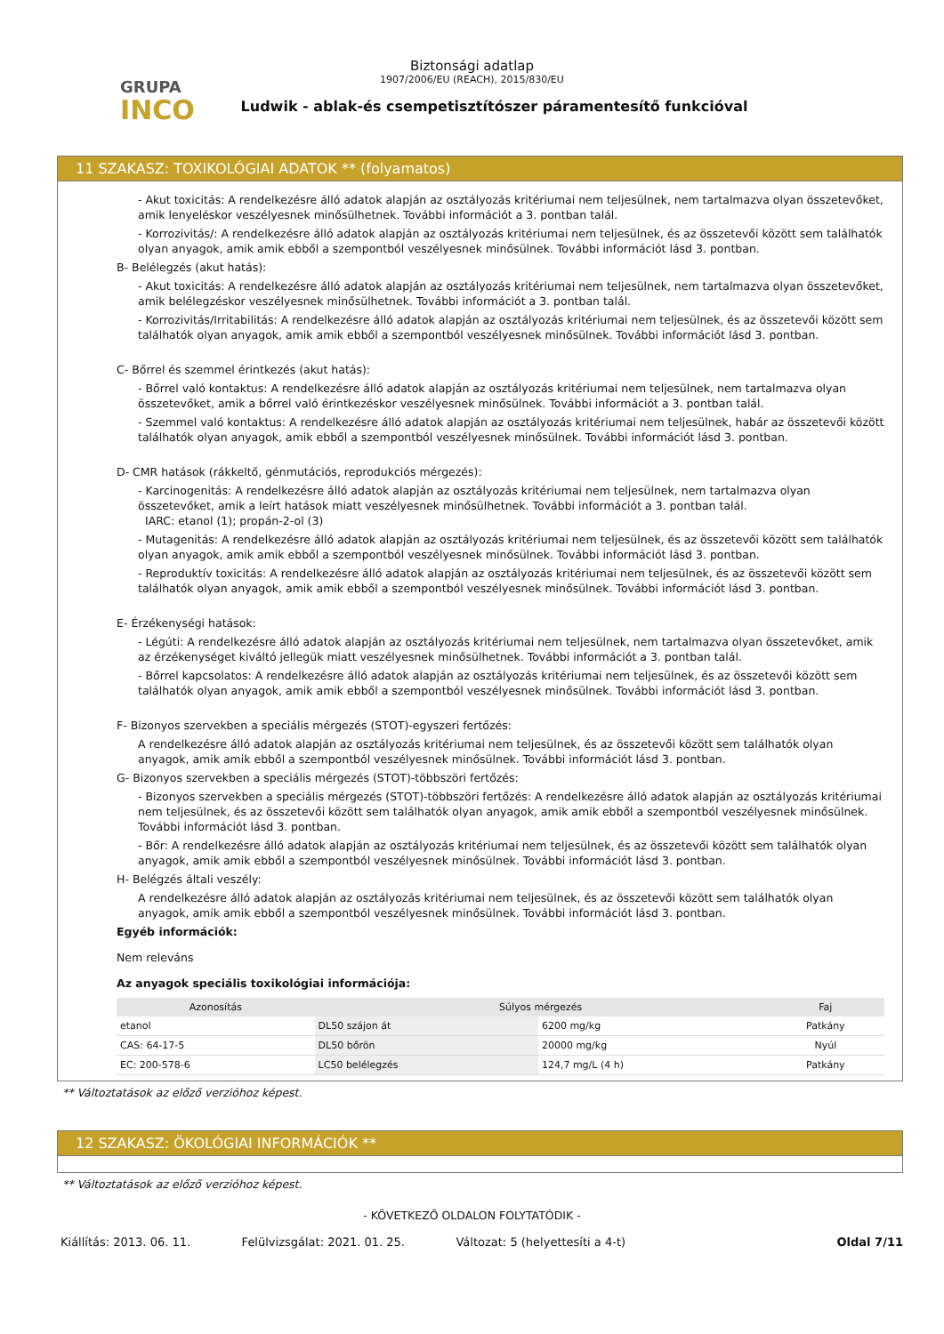GRUPA
INCO
Biztonsági adatlap
1907/2006/EU (REACH), 2015/830/EU
Ludwik - ablak-és csempetisztítószer páramentesítő funkcióval
11 SZAKASZ: TOXIKOLÓGIAI ADATOK ** (folyamatos)
- Akut toxicitás: A rendelkezésre álló adatok alapján az osztályozás kritériumai nem teljesülnek, nem tartalmazva olyan összetevőket, amik lenyeléskor veszélyesnek minősülhetnek. További információt a 3. pontban talál.
- Korrozivitás/: A rendelkezésre álló adatok alapján az osztályozás kritériumai nem teljesülnek, és az összetevői között sem találhatók olyan anyagok, amik amik ebből a szempontból veszélyesnek minősülnek. További információt lásd 3. pontban.
B- Belélegzés (akut hatás):
- Akut toxicitás: A rendelkezésre álló adatok alapján az osztályozás kritériumai nem teljesülnek, nem tartalmazva olyan összetevőket, amik belélegzéskor veszélyesnek minősülhetnek. További információt a 3. pontban talál.
- Korrozivitás/Irritabilitás: A rendelkezésre álló adatok alapján az osztályozás kritériumai nem teljesülnek, és az összetevői között sem találhatók olyan anyagok, amik amik ebből a szempontból veszélyesnek minősülnek. További információt lásd 3. pontban.
C- Bőrrel és szemmel érintkezés (akut hatás):
- Bőrrel való kontaktus: A rendelkezésre álló adatok alapján az osztályozás kritériumai nem teljesülnek, nem tartalmazva olyan összetevőket, amik a bőrrel való érintkezéskor veszélyesnek minősülnek. További információt a 3. pontban talál.
- Szemmel való kontaktus: A rendelkezésre álló adatok alapján az osztályozás kritériumai nem teljesülnek, habár az összetevői között találhatók olyan anyagok, amik ebből a szempontból veszélyesnek minősülnek. További információt lásd 3. pontban.
D- CMR hatások (rákkeltő, génmutációs, reprodukciós mérgezés):
- Karcinogenitás: A rendelkezésre álló adatok alapján az osztályozás kritériumai nem teljesülnek, nem tartalmazva olyan összetevőket, amik a leírt hatások miatt veszélyesnek minősülhetnek. További információt a 3. pontban talál.
IARC: etanol (1); propán-2-ol (3)
- Mutagenitás: A rendelkezésre álló adatok alapján az osztályozás kritériumai nem teljesülnek, és az összetevői között sem találhatók olyan anyagok, amik amik ebből a szempontból veszélyesnek minősülnek. További információt lásd 3. pontban.
- Reproduktív toxicitás: A rendelkezésre álló adatok alapján az osztályozás kritériumai nem teljesülnek, és az összetevői között sem találhatók olyan anyagok, amik amik ebből a szempontból veszélyesnek minősülnek. További információt lásd 3. pontban.
E- Érzékenységi hatások:
- Légúti: A rendelkezésre álló adatok alapján az osztályozás kritériumai nem teljesülnek, nem tartalmazva olyan összetevőket, amik az érzékenységet kiváltó jellegük miatt veszélyesnek minősülhetnek. További információt a 3. pontban talál.
- Bőrrel kapcsolatos: A rendelkezésre álló adatok alapján az osztályozás kritériumai nem teljesülnek, és az összetevői között sem találhatók olyan anyagok, amik amik ebből a szempontból veszélyesnek minősülnek. További információt lásd 3. pontban.
F- Bizonyos szervekben a speciális mérgezés (STOT)-egyszeri fertőzés:
A rendelkezésre álló adatok alapján az osztályozás kritériumai nem teljesülnek, és az összetevői között sem találhatók olyan anyagok, amik amik ebből a szempontból veszélyesnek minősülnek. További információt lásd 3. pontban.
G- Bizonyos szervekben a speciális mérgezés (STOT)-többszöri fertőzés:
- Bizonyos szervekben a speciális mérgezés (STOT)-többszöri fertőzés: A rendelkezésre álló adatok alapján az osztályozás kritériumai nem teljesülnek, és az összetevői között sem találhatók olyan anyagok, amik amik ebből a szempontból veszélyesnek minősülnek. További információt lásd 3. pontban.
- Bőr: A rendelkezésre álló adatok alapján az osztályozás kritériumai nem teljesülnek, és az összetevői között sem találhatók olyan anyagok, amik amik ebből a szempontból veszélyesnek minősülnek. További információt lásd 3. pontban.
H- Belégzés általi veszély:
A rendelkezésre álló adatok alapján az osztályozás kritériumai nem teljesülnek, és az összetevői között sem találhatók olyan anyagok, amik amik ebből a szempontból veszélyesnek minősülnek. További információt lásd 3. pontban.
Egyéb információk:
Nem releváns
Az anyagok speciális toxikológiai információja:
| Azonosítás | Súlyos mérgezés | | Faj |
| --- | --- | --- | --- |
| etanol | DL50 szájon át | 6200 mg/kg | Patkány |
| CAS: 64-17-5 | DL50 bőrön | 20000 mg/kg | Nyúl |
| EC: 200-578-6 | LC50 belélegzés | 124,7 mg/L (4 h) | Patkány |
** Változtatások az előző verzióhoz képest.
12 SZAKASZ: ÖKOLÓGIAI INFORMÁCIÓK **
** Változtatások az előző verzióhoz képest.
- KÖVETKEZŐ OLDALON FOLYTATÓDIK -
Kiállítás: 2013. 06. 11. Felülvizsgálat: 2021. 01. 25. Változat: 5 (helyettesíti a 4-t) Oldal 7/11